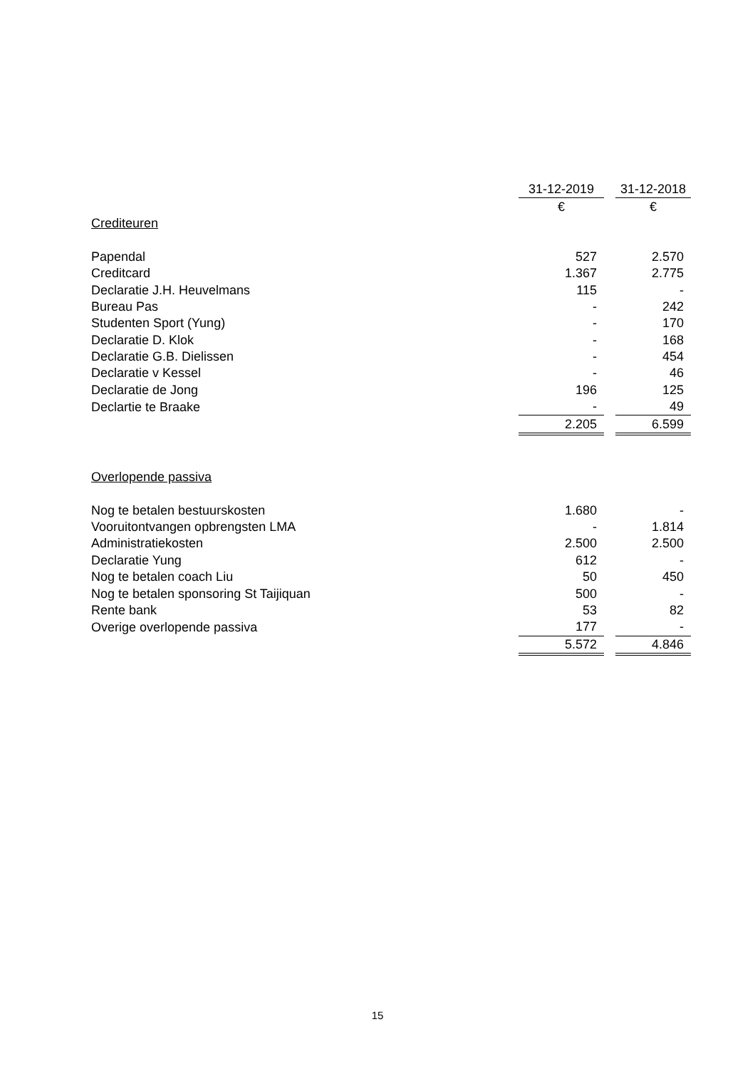| | 31-12-2019 | | 31-12-2018 |
| | € | | € |
| Crediteuren | | | |
| Papendal | 527 | | 2.570 |
| Creditcard | 1.367 | | 2.775 |
| Declaratie J.H. Heuvelmans | 115 | | - |
| Bureau Pas | - | | 242 |
| Studenten Sport (Yung) | - | | 170 |
| Declaratie D. Klok | - | | 168 |
| Declaratie G.B. Dielissen | - | | 454 |
| Declaratie v Kessel | - | | 46 |
| Declaratie de Jong | 196 | | 125 |
| Declartie te Braake | - | | 49 |
| | 2.205 | | 6.599 |
| Overlopende passiva | | | |
| Nog te betalen bestuurskosten | 1.680 | | - |
| Vooruitontvangen opbrengsten LMA | - | | 1.814 |
| Administratiekosten | 2.500 | | 2.500 |
| Declaratie Yung | 612 | | - |
| Nog te betalen coach Liu | 50 | | 450 |
| Nog te betalen sponsoring St Taijiquan | 500 | | - |
| Rente bank | 53 | | 82 |
| Overige overlopende passiva | 177 | | - |
| | 5.572 | | 4.846 |
15